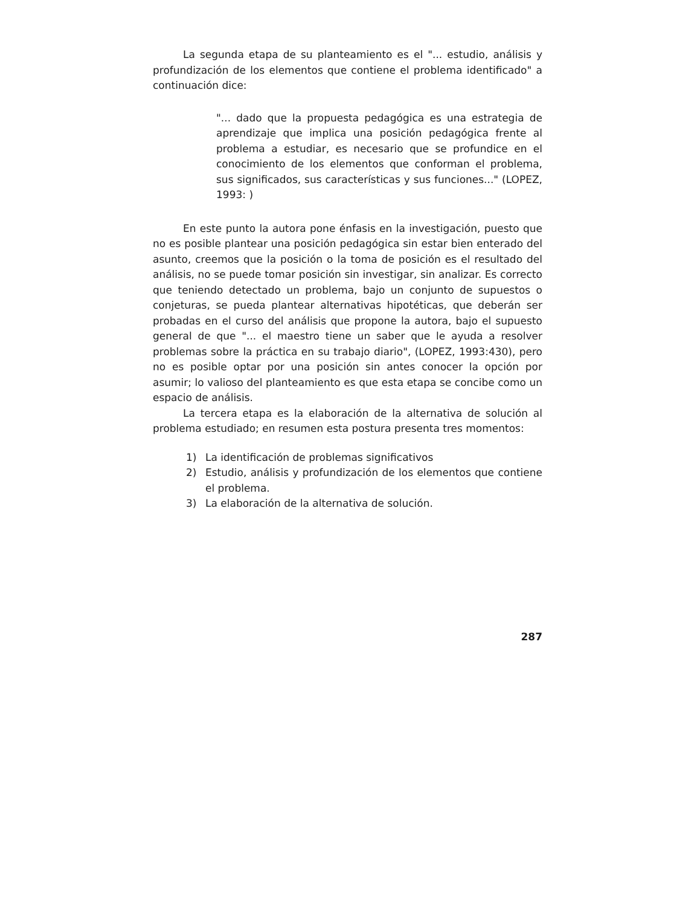La segunda etapa de su planteamiento es el "... estudio, análisis y profundización de los elementos que contiene el problema identificado" a continuación dice:
"... dado que la propuesta pedagógica es una estrategia de aprendizaje que implica una posición pedagógica frente al problema a estudiar, es necesario que se profundice en el conocimiento de los elementos que conforman el problema, sus significados, sus características y sus funciones..." (LOPEZ, 1993: )
En este punto la autora pone énfasis en la investigación, puesto que no es posible plantear una posición pedagógica sin estar bien enterado del asunto, creemos que la posición o la toma de posición es el resultado del análisis, no se puede tomar posición sin investigar, sin analizar. Es correcto que teniendo detectado un problema, bajo un conjunto de supuestos o conjeturas, se pueda plantear alternativas hipotéticas, que deberán ser probadas en el curso del análisis que propone la autora, bajo el supuesto general de que "... el maestro tiene un saber que le ayuda a resolver problemas sobre la práctica en su trabajo diario", (LOPEZ, 1993:430), pero no es posible optar por una posición sin antes conocer la opción por asumir; lo valioso del planteamiento es que esta etapa se concibe como un espacio de análisis.
La tercera etapa es la elaboración de la alternativa de solución al problema estudiado; en resumen esta postura presenta tres momentos:
1) La identificación de problemas significativos
2) Estudio, análisis y profundización de los elementos que contiene el problema.
3) La elaboración de la alternativa de solución.
287